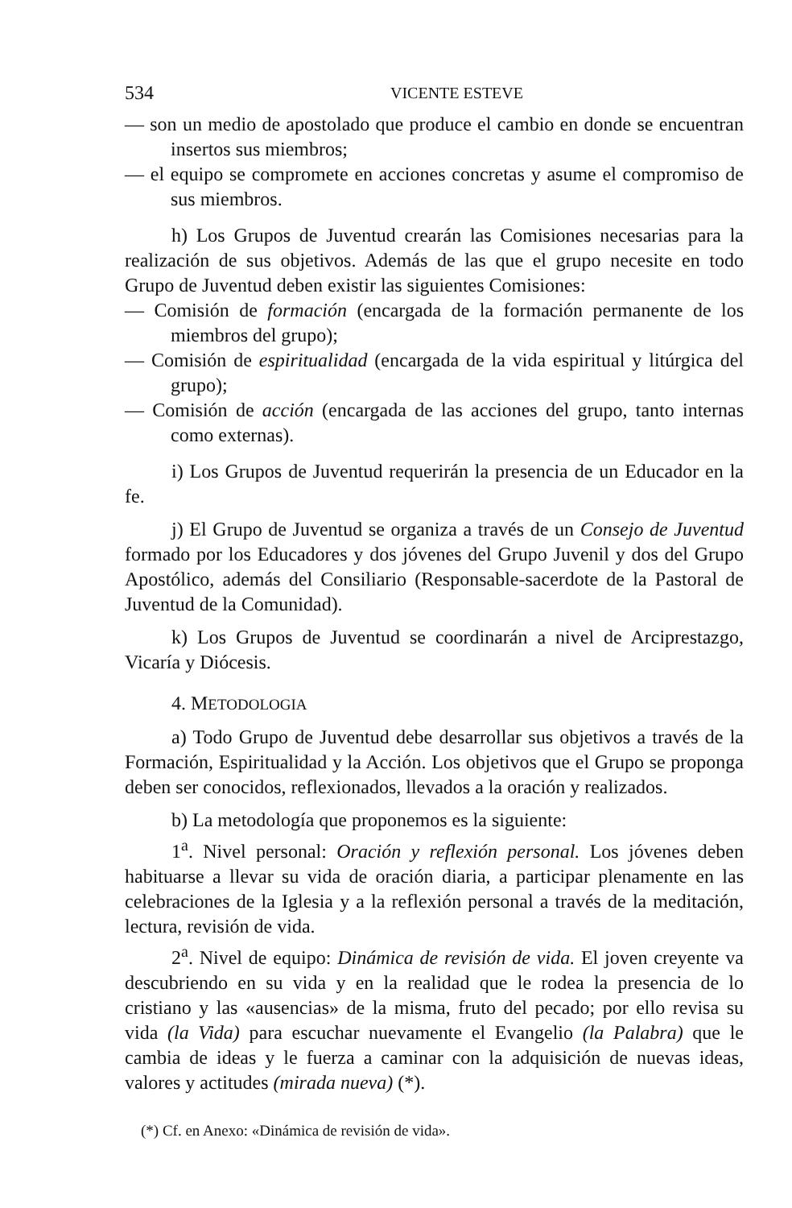534 VICENTE ESTEVE
— son un medio de apostolado que produce el cambio en donde se encuentran insertos sus miembros;
— el equipo se compromete en acciones concretas y asume el compromiso de sus miembros.
h) Los Grupos de Juventud crearán las Comisiones necesarias para la realización de sus objetivos. Además de las que el grupo necesite en todo Grupo de Juventud deben existir las siguientes Comisiones:
— Comisión de formación (encargada de la formación permanente de los miembros del grupo);
— Comisión de espiritualidad (encargada de la vida espiritual y litúrgica del grupo);
— Comisión de acción (encargada de las acciones del grupo, tanto internas como externas).
i) Los Grupos de Juventud requerirán la presencia de un Educador en la fe.
j) El Grupo de Juventud se organiza a través de un Consejo de Juventud formado por los Educadores y dos jóvenes del Grupo Juvenil y dos del Grupo Apostólico, además del Consiliario (Responsable-sacerdote de la Pastoral de Juventud de la Comunidad).
k) Los Grupos de Juventud se coordinarán a nivel de Arciprestazgo, Vicaría y Diócesis.
4. METODOLOGIA
a) Todo Grupo de Juventud debe desarrollar sus objetivos a través de la Formación, Espiritualidad y la Acción. Los objetivos que el Grupo se proponga deben ser conocidos, reflexionados, llevados a la oración y realizados.
b) La metodología que proponemos es la siguiente:
1<sup>a</sup>. Nivel personal: Oración y reflexión personal. Los jóvenes deben habituarse a llevar su vida de oración diaria, a participar plenamente en las celebraciones de la Iglesia y a la reflexión personal a través de la meditación, lectura, revisión de vida.
2<sup>a</sup>. Nivel de equipo: Dinámica de revisión de vida. El joven creyente va descubriendo en su vida y en la realidad que le rodea la presencia de lo cristiano y las «ausencias» de la misma, fruto del pecado; por ello revisa su vida (la Vida) para escuchar nuevamente el Evangelio (la Palabra) que le cambia de ideas y le fuerza a caminar con la adquisición de nuevas ideas, valores y actitudes (mirada nueva) (*).
(*) Cf. en Anexo: «Dinámica de revisión de vida».